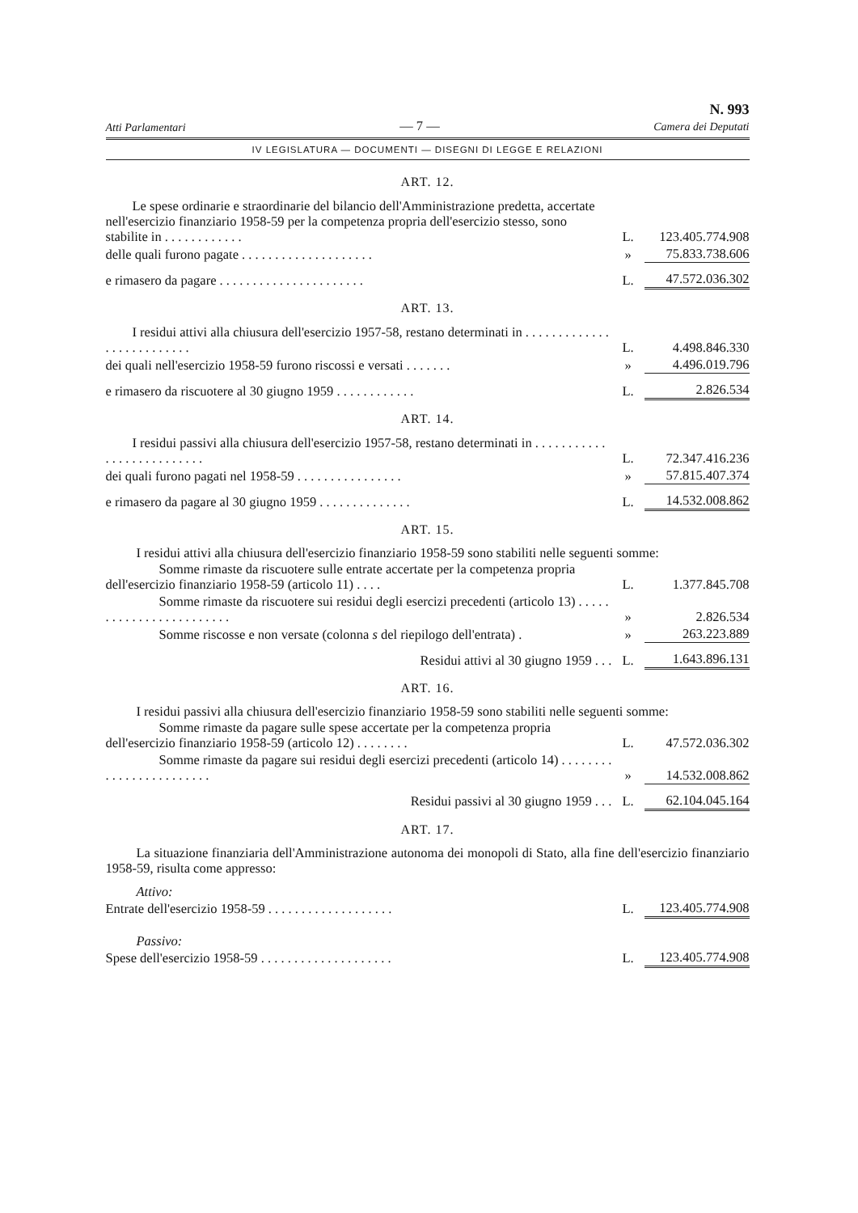Atti Parlamentari — 7 — N. 993
Camera dei Deputati
IV LEGISLATURA — DOCUMENTI — DISEGNI DI LEGGE E RELAZIONI
ART. 12.
| Le spese ordinarie e straordinarie del bilancio dell'Amministrazione predetta, accertate nell'esercizio finanziario 1958-59 per la competenza propria dell'esercizio stesso, sono stabilite in . . . . . . . . . . . . | L. | 123.405.774.908 |
| delle quali furono pagate . . . . . . . . . . . . . . . . . . . . | » | 75.833.738.606 |
| e rimasero da pagare . . . . . . . . . . . . . . . . . . . . . . | L. | 47.572.036.302 |
ART. 13.
| I residui attivi alla chiusura dell'esercizio 1957-58, restano determinati in . . . . . . . . . . . . . . . . . . . . . . . . . . | L. | 4.498.846.330 |
| dei quali nell'esercizio 1958-59 furono riscossi e versati . . . . . . . | » | 4.496.019.796 |
| e rimasero da riscuotere al 30 giugno 1959 . . . . . . . . . . . . | L. | 2.826.534 |
ART. 14.
| I residui passivi alla chiusura dell'esercizio 1957-58, restano determinati in . . . . . . . . . . . . . . . . . . . . . . . . . . | L. | 72.347.416.236 |
| dei quali furono pagati nel 1958-59 . . . . . . . . . . . . . . . . | » | 57.815.407.374 |
| e rimasero da pagare al 30 giugno 1959 . . . . . . . . . . . . . . | L. | 14.532.008.862 |
ART. 15.
I residui attivi alla chiusura dell'esercizio finanziario 1958-59 sono stabiliti nelle seguenti somme:
| Somme rimaste da riscuotere sulle entrate accertate per la competenza propria dell'esercizio finanziario 1958-59 (articolo 11) . . . . | L. | 1.377.845.708 |
| Somme rimaste da riscuotere sui residui degli esercizi precedenti (articolo 13) . . . . . . . . . . . . . . . . . . . . . . . . | » | 2.826.534 |
| Somme riscosse e non versate (colonna s del riepilogo dell'entrata) . | » | 263.223.889 |
| Residui attivi al 30 giugno 1959 . . . | L. | 1.643.896.131 |
ART. 16.
I residui passivi alla chiusura dell'esercizio finanziario 1958-59 sono stabiliti nelle seguenti somme:
| Somme rimaste da pagare sulle spese accertate per la competenza propria dell'esercizio finanziario 1958-59 (articolo 12) . . . . . . . . | L. | 47.572.036.302 |
| Somme rimaste da pagare sui residui degli esercizi precedenti (articolo 14) . . . . . . . . . . . . . . . . . . . . . . . . | » | 14.532.008.862 |
| Residui passivi al 30 giugno 1959 . . . | L. | 62.104.045.164 |
ART. 17.
La situazione finanziaria dell'Amministrazione autonoma dei monopoli di Stato, alla fine dell'esercizio finanziario 1958-59, risulta come appresso:
Attivo:
| Entrate dell'esercizio 1958-59 . . . . . . . . . . . . . . . . . . . | L. | 123.405.774.908 |
Passivo:
| Spese dell'esercizio 1958-59 . . . . . . . . . . . . . . . . . . . . | L. | 123.405.774.908 |